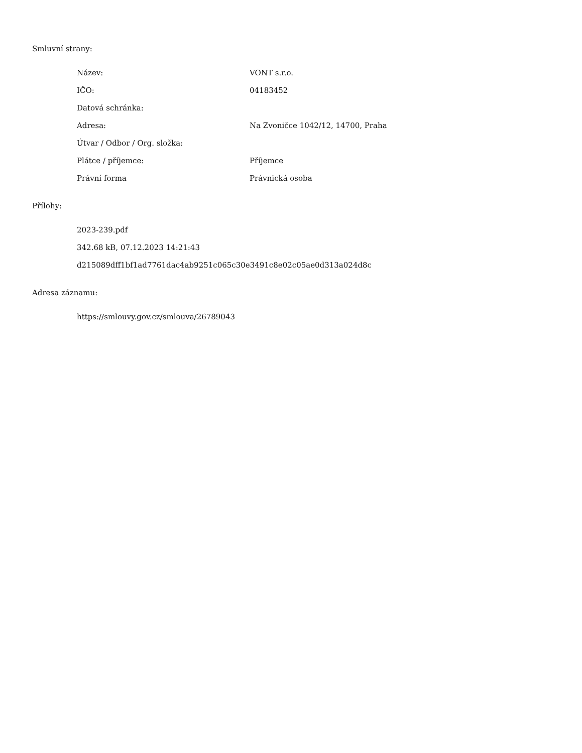Smluvní strany:
| Název: | VONT s.r.o. |
| IČO: | 04183452 |
| Datová schránka: | |
| Adresa: | Na Zvoničce 1042/12, 14700, Praha |
| Útvar / Odbor / Org. složka: | |
| Plátce / příjemce: | Příjemce |
| Právní forma | Právnická osoba |
Přílohy:
2023-239.pdf
342.68 kB, 07.12.2023 14:21:43
d215089dff1bf1ad7761dac4ab9251c065c30e3491c8e02c05ae0d313a024d8c
Adresa záznamu:
https://smlouvy.gov.cz/smlouva/26789043